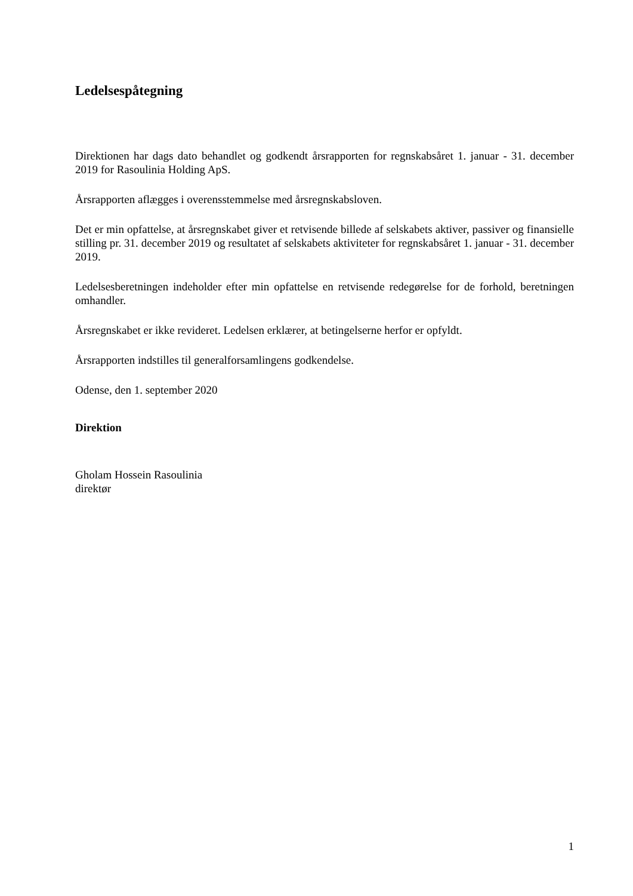Ledelsespåtegning
Direktionen har dags dato behandlet og godkendt årsrapporten for regnskabsåret 1. januar - 31. december 2019 for Rasoulinia Holding ApS.
Årsrapporten aflægges i overensstemmelse med årsregnskabsloven.
Det er min opfattelse, at årsregnskabet giver et retvisende billede af selskabets aktiver, passiver og finansielle stilling pr. 31. december 2019 og resultatet af selskabets aktiviteter for regnskabs­året 1. januar - 31. december 2019.
Ledelsesberetningen indeholder efter min opfattelse en retvisende redegørelse for de forhold, be­retningen omhandler.
Årsregnskabet er ikke revideret. Ledelsen erklærer, at betingelserne herfor er opfyldt.
Årsrapporten indstilles til generalforsamlingens godkendelse.
Odense, den 1. september 2020
Direktion
Gholam Hossein Rasoulinia
direktør
1